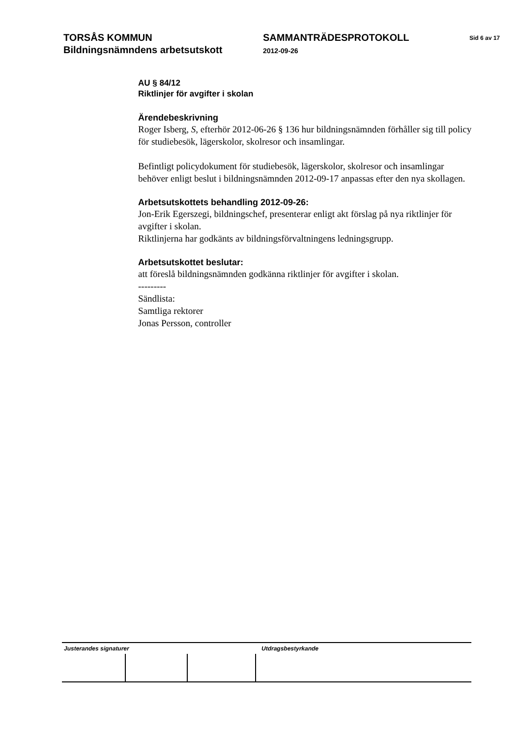TORSÅS KOMMUN
Bildningsnämndens arbetsutskott
SAMMANTRÄDESPROTOKOLL
2012-09-26
Sid 6 av 17
AU § 84/12
Riktlinjer för avgifter i skolan
Ärendebeskrivning
Roger Isberg, S, efterhör 2012-06-26 § 136 hur bildningsnämnden förhåller sig till policy för studiebesök, lägerskolor, skolresor och insamlingar.
Befintligt policydokument för studiebesök, lägerskolor, skolresor och insamlingar behöver enligt beslut i bildningsnämnden 2012-09-17 anpassas efter den nya skollagen.
Arbetsutskottets behandling 2012-09-26:
Jon-Erik Egerszegi, bildningschef, presenterar enligt akt förslag på nya riktlinjer för avgifter i skolan.
Riktlinjerna har godkänts av bildningsförvaltningens ledningsgrupp.
Arbetsutskottet beslutar:
att föreslå bildningsnämnden godkänna riktlinjer för avgifter i skolan.
---------
Sändlista:
Samtliga rektorer
Jonas Persson, controller
Justerandes signaturer Utdragsbestyrkande